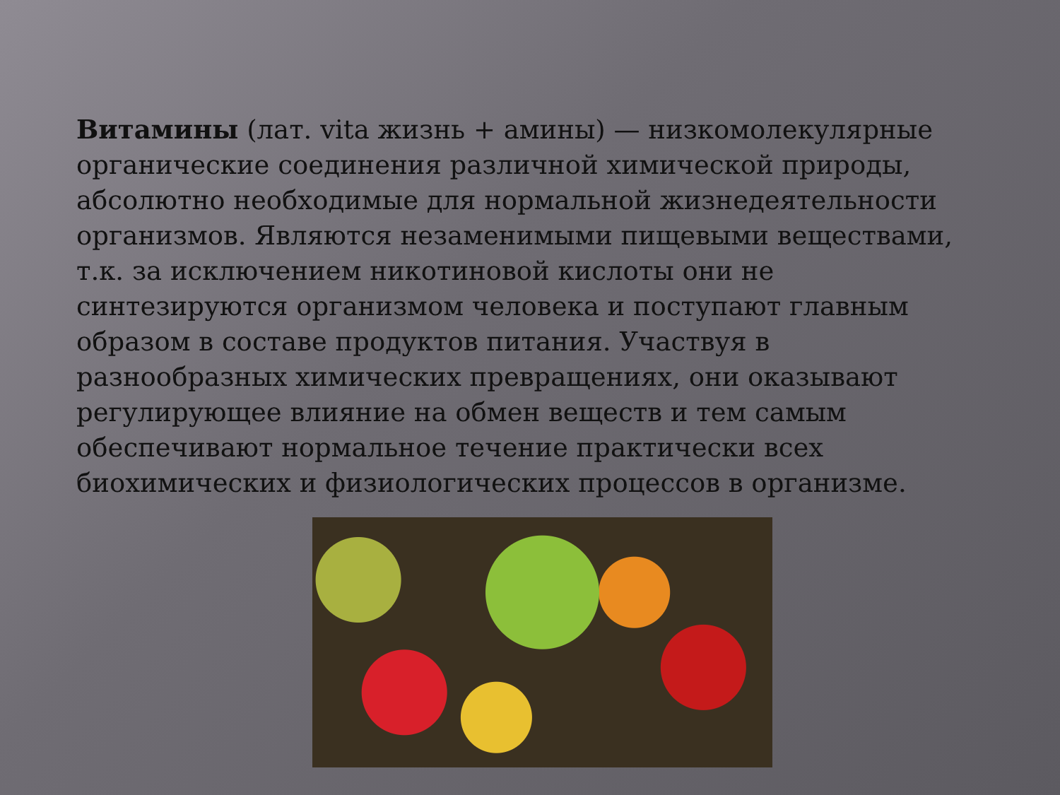Витамины (лат. vita жизнь + амины) — низкомолекулярные органические соединения различной химической природы, абсолютно необходимые для нормальной жизнедеятельности организмов. Являются незаменимыми пищевыми веществами, т.к. за исключением никотиновой кислоты они не синтезируются организмом человека и поступают главным образом в составе продуктов питания. Участвуя в разнообразных химических превращениях, они оказывают регулирующее влияние на обмен веществ и тем самым обеспечивают нормальное течение практически всех биохимических и физиологических процессов в организме.